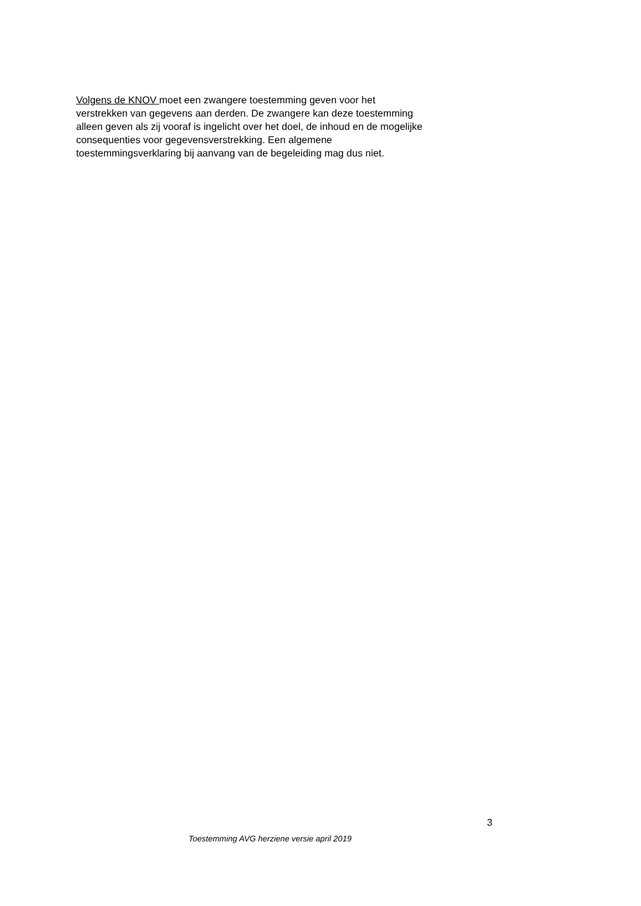Volgens de KNOV moet een zwangere toestemming geven voor het
verstrekken van gegevens aan derden. De zwangere kan deze toestemming
alleen geven als zij vooraf is ingelicht over het doel, de inhoud en de mogelijke
consequenties voor gegevensverstrekking. Een algemene
toestemmingsverklaring bij aanvang van de begeleiding mag dus niet.
3
Toestemming AVG herziene versie april 2019